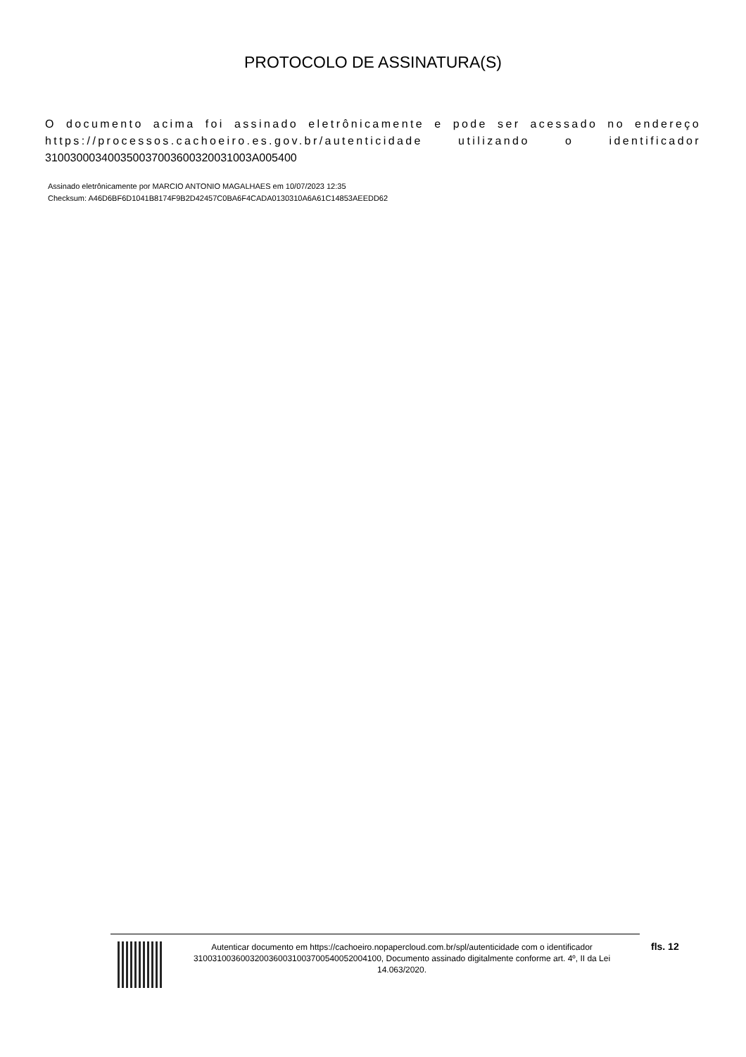PROTOCOLO DE ASSINATURA(S)
O documento acima foi assinado eletrônicamente e pode ser acessado no endereço https://processos.cachoeiro.es.gov.br/autenticidade utilizando o identificador 310030003400350037003600320031003A005400
Assinado eletrônicamente por MARCIO ANTONIO MAGALHAES em 10/07/2023 12:35
Checksum: A46D6BF6D1041B8174F9B2D42457C0BA6F4CADA0130310A6A61C14853AEEDD62
Autenticar documento em https://cachoeiro.nopapercloud.com.br/spl/autenticidade com o identificador 3100310036003200360031003700540052004100, Documento assinado digitalmente conforme art. 4º, II da Lei 14.063/2020.
fls. 12